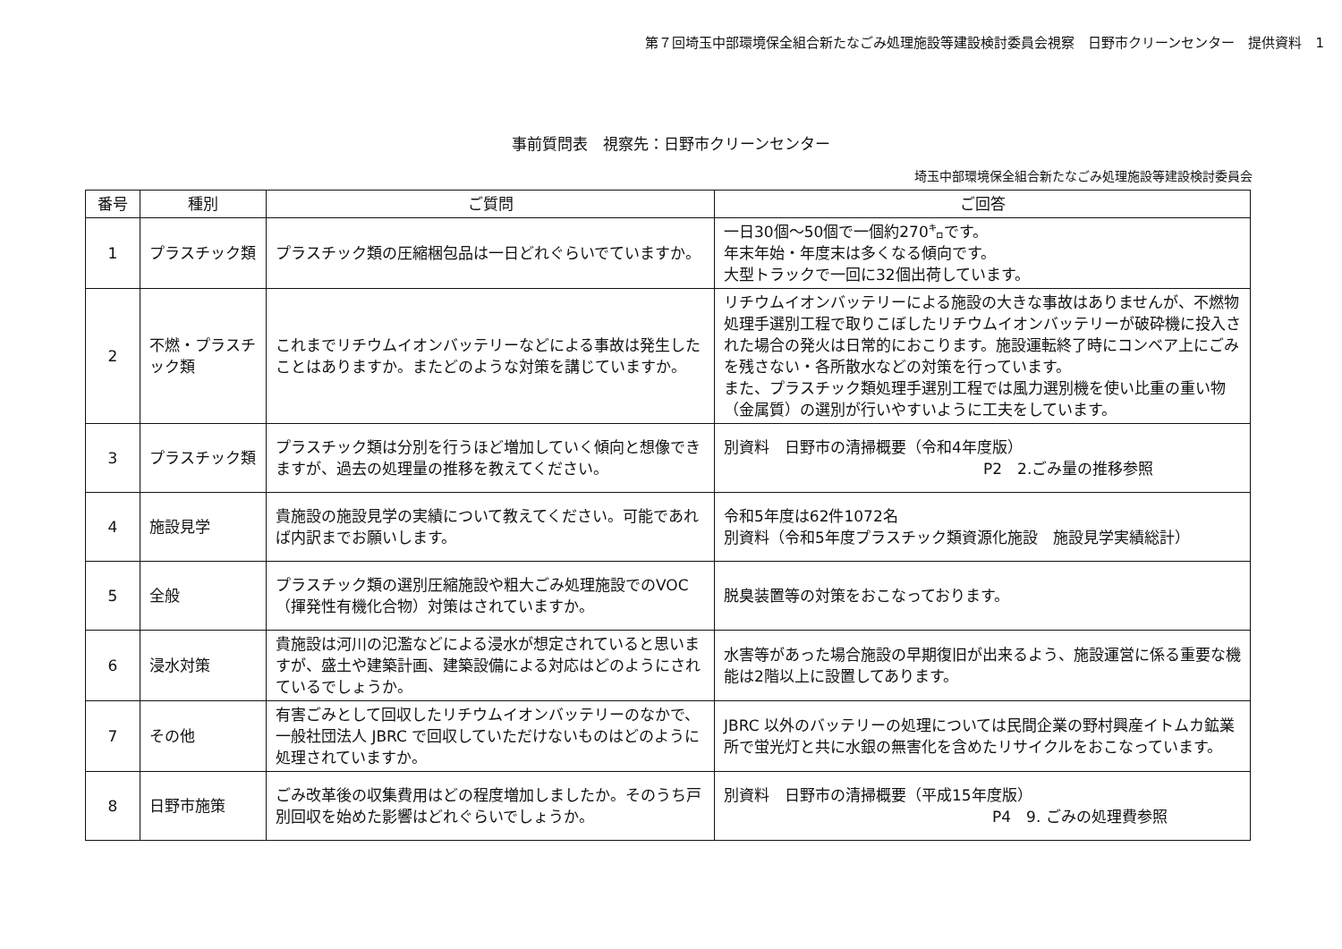第７回埼玉中部環境保全組合新たなごみ処理施設等建設検討委員会視察　日野市クリーンセンター　提供資料　1
事前質問表　視察先：日野市クリーンセンター
埼玉中部環境保全組合新たなごみ処理施設等建設検討委員会
| 番号 | 種別 | ご質問 | ご回答 |
| --- | --- | --- | --- |
| 1 | プラスチック類 | プラスチック類の圧縮梱包品は一日どれぐらいでていますか。 | 一日30個～50個で一個約270㌔です。 年末年始・年度末は多くなる傾向です。 大型トラックで一回に32個出荷しています。 |
| 2 | 不燃・プラスチック類 | これまでリチウムイオンバッテリーなどによる事故は発生したことはありますか。またどのような対策を講じていますか。 | リチウムイオンバッテリーによる施設の大きな事故はありませんが、不燃物処理手選別工程で取りこぼしたリチウムイオンバッテリーが破砕機に投入された場合の発火は日常的におこります。施設運転終了時にコンベア上にごみを残さない・各所散水などの対策を行っています。 また、プラスチック類処理手選別工程では風力選別機を使い比重の重い物（金属質）の選別が行いやすいように工夫をしています。 |
| 3 | プラスチック類 | プラスチック類は分別を行うほど増加していく傾向と想像できますが、過去の処理量の推移を教えてください。 | 別資料 日野市の清掃概要（令和4年度版） P2 2.ごみ量の推移参照 |
| 4 | 施設見学 | 貴施設の施設見学の実績について教えてください。可能であれば内訳までお願いします。 | 令和5年度は62件1072名 別資料（令和5年度プラスチック類資源化施設 施設見学実績総計） |
| 5 | 全般 | プラスチック類の選別圧縮施設や粗大ごみ処理施設でのVOC（揮発性有機化合物）対策はされていますか。 | 脱臭装置等の対策をおこなっております。 |
| 6 | 浸水対策 | 貴施設は河川の氾濫などによる浸水が想定されていると思いますが、盛土や建築計画、建築設備による対応はどのようにされているでしょうか。 | 水害等があった場合施設の早期復旧が出来るよう、施設運営に係る重要な機能は2階以上に設置してあります。 |
| 7 | その他 | 有害ごみとして回収したリチウムイオンバッテリーのなかで、一般社団法人 JBRC で回収していただけないものはどのように処理されていますか。 | JBRC 以外のバッテリーの処理については民間企業の野村興産イトムカ鉱業所で蛍光灯と共に水銀の無害化を含めたリサイクルをおこなっています。 |
| 8 | 日野市施策 | ごみ改革後の収集費用はどの程度増加しましたか。そのうち戸別回収を始めた影響はどれぐらいでしょうか。 | 別資料 日野市の清掃概要（平成15年度版） P4 9. ごみの処理費参照 |